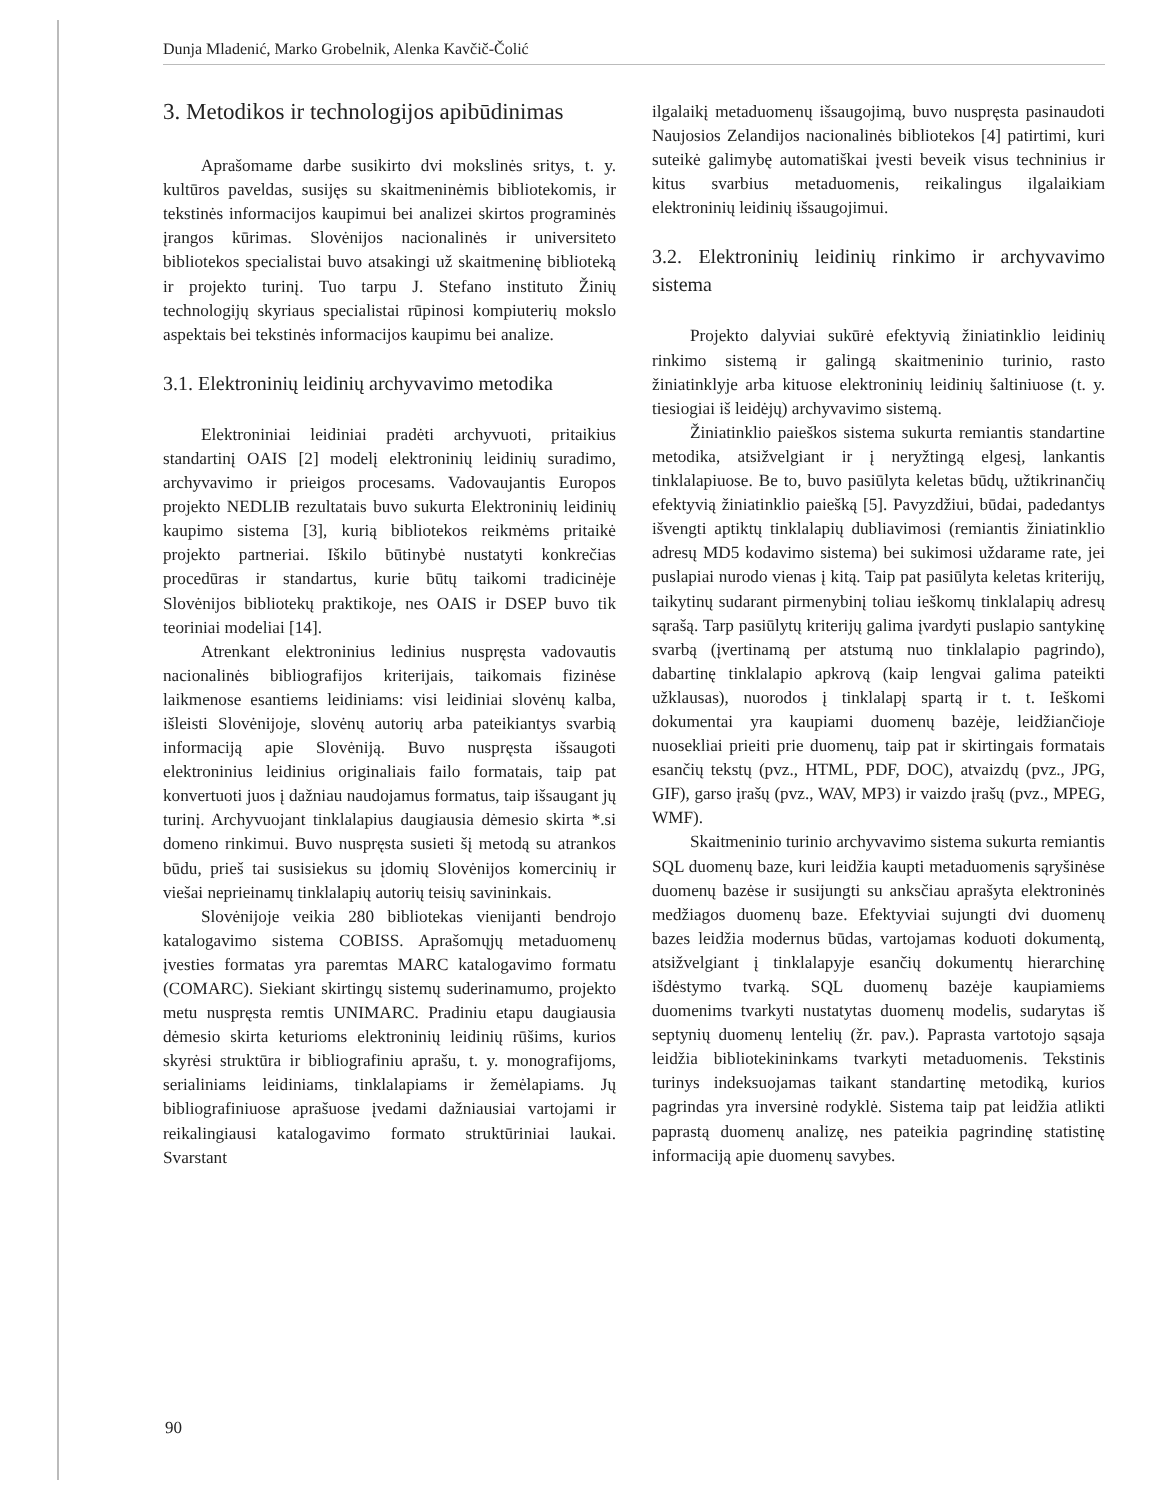Dunja Mladenić, Marko Grobelnik, Alenka Kavčič-Čolić
3. Metodikos ir technologijos apibūdinimas
Aprašomame darbe susikirto dvi mokslinės sritys, t. y. kultūros paveldas, susijęs su skaitmeninėmis bibliotekomis, ir tekstinės informacijos kaupimui bei analizei skirtos programinės įrangos kūrimas. Slovėnijos nacionalinės ir universiteto bibliotekos specialistai buvo atsakingi už skaitmeninę biblioteką ir projekto turinį. Tuo tarpu J. Stefano instituto Žinių technologijų skyriaus specialistai rūpinosi kompiuterių mokslo aspektais bei tekstinės informacijos kaupimu bei analize.
3.1. Elektroninių leidinių archyvavimo metodika
Elektroniniai leidiniai pradėti archyvuoti, pritaikius standartinį OAIS [2] modelį elektroninių leidinių suradimo, archyvavimo ir prieigos procesams. Vadovaujantis Europos projekto NEDLIB rezultatais buvo sukurta Elektroninių leidinių kaupimo sistema [3], kurią bibliotekos reikmėms pritaikė projekto partneriai. Iškilo būtinybė nustatyti konkrečias procedūras ir standartus, kurie būtų taikomi tradicinėje Slovėnijos bibliotekų praktikoje, nes OAIS ir DSEP buvo tik teoriniai modeliai [14].
Atrenkant elektroninius ledinius nuspręsta vadovautis nacionalinės bibliografijos kriterijais, taikomais fizinėse laikmenose esantiems leidiniams: visi leidiniai slovėnų kalba, išleisti Slovėnijoje, slovėnų autorių arba pateikiantys svarbią informaciją apie Slovėniją. Buvo nuspręsta išsaugoti elektroninius leidinius originaliais failo formatais, taip pat konvertuoti juos į dažniau naudojamus formatus, taip išsaugant jų turinį. Archyvuojant tinklalapius daugiausia dėmesio skirta *.si domeno rinkimui. Buvo nuspręsta susieti šį metodą su atrankos būdu, prieš tai susisiekus su įdomių Slovėnijos komercinių ir viešai neprieinamų tinklalapių autorių teisių savininkais.
Slovėnijoje veikia 280 bibliotekas vienijanti bendrojo katalogavimo sistema COBISS. Aprašomųjų metaduomenų įvesties formatas yra paremtas MARC katalogavimo formatu (COMARC). Siekiant skirtingų sistemų suderinamumo, projekto metu nuspręsta remtis UNIMARC. Pradiniu etapu daugiausia dėmesio skirta keturioms elektroninių leidinių rūšims, kurios skyrėsi struktūra ir bibliografiniu aprašu, t. y. monografijoms, serialiniams leidiniams, tinklalapiams ir žemėlapiams. Jų bibliografiniuose aprašuose įvedami dažniausiai vartojami ir reikalingiausi katalogavimo formato struktūriniai laukai. Svarstant
ilgalaikį metaduomenų išsaugojimą, buvo nuspręsta pasinaudoti Naujosios Zelandijos nacionalinės bibliotekos [4] patirtimi, kuri suteikė galimybę automatiškai įvesti beveik visus techninius ir kitus svarbius metaduomenis, reikalingus ilgalaikiam elektroninių leidinių išsaugojimui.
3.2. Elektroninių leidinių rinkimo ir archyvavimo sistema
Projekto dalyviai sukūrė efektyvią žiniatinklio leidinių rinkimo sistemą ir galingą skaitmeninio turinio, rasto žiniatinklyje arba kituose elektroninių leidinių šaltiniuose (t. y. tiesiogiai iš leidėjų) archyvavimo sistemą.
Žiniatinklio paieškos sistema sukurta remiantis standartine metodika, atsižvelgiant ir į neryžtingą elgesį, lankantis tinklalapiuose. Be to, buvo pasiūlyta keletas būdų, užtikrinančių efektyvią žiniatinklio paiešką [5]. Pavyzdžiui, būdai, padedantys išvengti aptiktų tinklalapių dubliavimosi (remiantis žiniatinklio adresų MD5 kodavimo sistema) bei sukimosi uždarame rate, jei puslapiai nurodo vienas į kitą. Taip pat pasiūlyta keletas kriterijų, taikytinų sudarant pirmenybinį toliau ieškomų tinklalapių adresų sąrašą. Tarp pasiūlytų kriterijų galima įvardyti puslapio santykinę svarbą (įvertinamą per atstumą nuo tinklalapio pagrindo), dabartinę tinklalapio apkrovą (kaip lengvai galima pateikti užklausas), nuorodos į tinklalapį spartą ir t. t. Ieškomi dokumentai yra kaupiami duomenų bazėje, leidžiančioje nuosekliai prieiti prie duomenų, taip pat ir skirtingais formatais esančių tekstų (pvz., HTML, PDF, DOC), atvaizdų (pvz., JPG, GIF), garso įrašų (pvz., WAV, MP3) ir vaizdo įrašų (pvz., MPEG, WMF).
Skaitmeninio turinio archyvavimo sistema sukurta remiantis SQL duomenų baze, kuri leidžia kaupti metaduomenis sąryšinėse duomenų bazėse ir susijungti su anksčiau aprašyta elektroninės medžiagos duomenų baze. Efektyviai sujungti dvi duomenų bazes leidžia modernus būdas, vartojamas koduoti dokumentą, atsižvelgiant į tinklalapyje esančių dokumentų hierarchinę išdėstymo tvarką. SQL duomenų bazėje kaupiamiems duomenims tvarkyti nustatytas duomenų modelis, sudarytas iš septynių duomenų lentelių (žr. pav.). Paprasta vartotojo sąsaja leidžia bibliotekininkams tvarkyti metaduomenis. Tekstinis turinys indeksuojamas taikant standartinę metodiką, kurios pagrindas yra inversinė rodyklė. Sistema taip pat leidžia atlikti paprastą duomenų analizę, nes pateikia pagrindinę statistinę informaciją apie duomenų savybes.
90